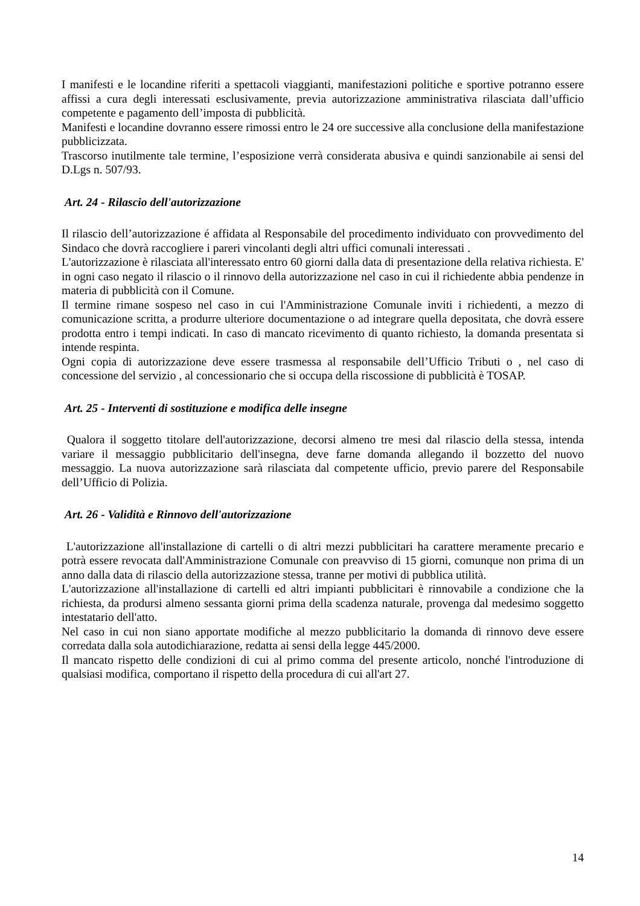I manifesti e le locandine riferiti a spettacoli viaggianti, manifestazioni politiche e sportive potranno essere affissi a cura degli interessati esclusivamente, previa autorizzazione amministrativa rilasciata dall’ufficio competente e pagamento dell’imposta di pubblicità.
Manifesti e locandine dovranno essere rimossi entro le 24 ore successive alla conclusione della manifestazione pubblicizzata.
Trascorso inutilmente tale termine, l’esposizione verrà considerata abusiva e quindi sanzionabile ai sensi del D.Lgs n. 507/93.
Art. 24 - Rilascio dell'autorizzazione
Il rilascio dell’autorizzazione é affidata al Responsabile del procedimento individuato con provvedimento del Sindaco che dovrà raccogliere i pareri vincolanti degli altri uffici comunali interessati .
L'autorizzazione è rilasciata all'interessato entro 60 giorni dalla data di presentazione della relativa richiesta. E' in ogni caso negato il rilascio o il rinnovo della autorizzazione nel caso in cui il richiedente abbia pendenze in materia di pubblicità con il Comune.
Il termine rimane sospeso nel caso in cui l'Amministrazione Comunale inviti i richiedenti, a mezzo di comunicazione scritta, a produrre ulteriore documentazione o ad integrare quella depositata, che dovrà essere prodotta entro i tempi indicati. In caso di mancato ricevimento di quanto richiesto, la domanda presentata si intende respinta.
Ogni copia di autorizzazione deve essere trasmessa al responsabile dell’Ufficio Tributi o , nel caso di concessione del servizio , al concessionario che si occupa della riscossione di pubblicità è TOSAP.
Art. 25 - Interventi di sostituzione e modifica delle insegne
Qualora il soggetto titolare dell'autorizzazione, decorsi almeno tre mesi dal rilascio della stessa, intenda variare il messaggio pubblicitario dell'insegna, deve farne domanda allegando il bozzetto del nuovo messaggio. La nuova autorizzazione sarà rilasciata dal competente ufficio, previo parere del Responsabile dell’Ufficio di Polizia.
Art. 26 - Validità e Rinnovo dell'autorizzazione
L'autorizzazione all'installazione di cartelli o di altri mezzi pubblicitari ha carattere meramente precario e potrà essere revocata dall'Amministrazione Comunale con preavviso di 15 giorni, comunque non prima di un anno dalla data di rilascio della autorizzazione stessa, tranne per motivi di pubblica utilità.
L'autorizzazione all'installazione di cartelli ed altri impianti pubblicitari è rinnovabile a condizione che la richiesta, da prodursi almeno sessanta giorni prima della scadenza naturale, provenga dal medesimo soggetto intestatario dell'atto.
Nel caso in cui non siano apportate modifiche al mezzo pubblicitario la domanda di rinnovo deve essere corredata dalla sola autodichiarazione, redatta ai sensi della legge 445/2000.
Il mancato rispetto delle condizioni di cui al primo comma del presente articolo, nonché l'introduzione di qualsiasi modifica, comportano il rispetto della procedura di cui all'art 27.
14